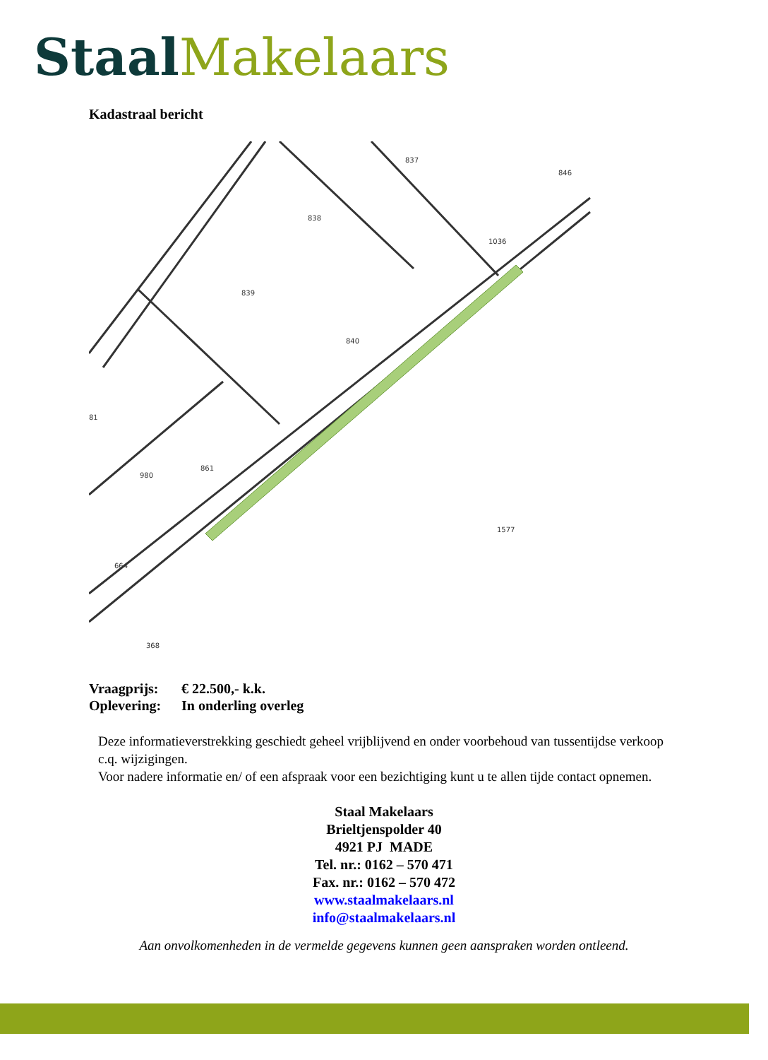Staal Makelaars
Kadastraal bericht
837
838
839
840
846
1036
980
861
1577
368
664
81
Vraagprijs: € 22.500,- k.k.
Oplevering: In onderling overleg
Deze informatieverstrekking geschiedt geheel vrijblijvend en onder voorbehoud van tussentijdse verkoop c.q. wijzigingen.
Voor nadere informatie en/ of een afspraak voor een bezichtiging kunt u te allen tijde contact opnemen.
Staal Makelaars
Brieltjenspolder 40
4921 PJ MADE
Tel. nr.: 0162 – 570 471
Fax. nr.: 0162 – 570 472
www.staalmakelaars.nl
info@staalmakelaars.nl
Aan onvolkomenheden in de vermelde gegevens kunnen geen aanspraken worden ontleend.